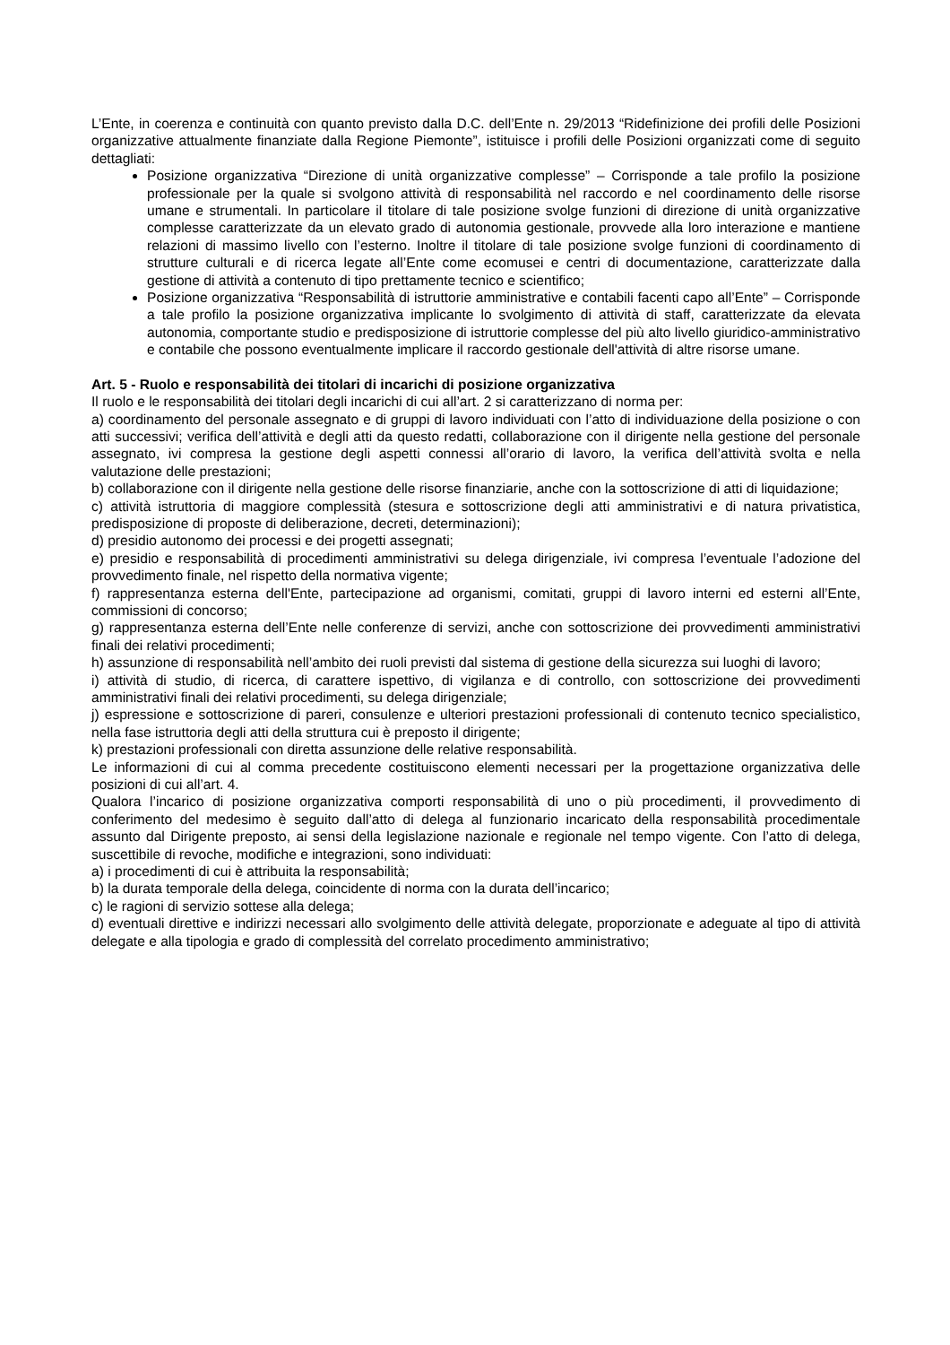L’Ente, in coerenza e continuità con quanto previsto dalla D.C. dell’Ente n. 29/2013 “Ridefinizione dei profili delle Posizioni organizzative attualmente finanziate dalla Regione Piemonte”, istituisce i profili delle Posizioni organizzati come di seguito dettagliati:
Posizione organizzativa “Direzione di unità organizzative complesse” – Corrisponde a tale profilo la posizione professionale per la quale si svolgono attività di responsabilità nel raccordo e nel coordinamento delle risorse umane e strumentali. In particolare il titolare di tale posizione svolge funzioni di direzione di unità organizzative complesse caratterizzate da un elevato grado di autonomia gestionale, provvede alla loro interazione e mantiene relazioni di massimo livello con l’esterno. Inoltre il titolare di tale posizione svolge funzioni di coordinamento di strutture culturali e di ricerca legate all’Ente come ecomusei e centri di documentazione, caratterizzate dalla gestione di attività a contenuto di tipo prettamente tecnico e scientifico;
Posizione organizzativa “Responsabilità di istruttorie amministrative e contabili facenti capo all’Ente” – Corrisponde a tale profilo la posizione organizzativa implicante lo svolgimento di attività di staff, caratterizzate da elevata autonomia, comportante studio e predisposizione di istruttorie complesse del più alto livello giuridico-amministrativo e contabile che possono eventualmente implicare il raccordo gestionale dell'attività di altre risorse umane.
Art. 5 - Ruolo e responsabilità dei titolari di incarichi di posizione organizzativa
Il ruolo e le responsabilità dei titolari degli incarichi di cui all’art. 2 si caratterizzano di norma per:
a) coordinamento del personale assegnato e di gruppi di lavoro individuati con l’atto di individuazione della posizione o con atti successivi; verifica dell’attività e degli atti da questo redatti, collaborazione con il dirigente nella gestione del personale assegnato, ivi compresa la gestione degli aspetti connessi all’orario di lavoro, la verifica dell’attività svolta e nella valutazione delle prestazioni;
b) collaborazione con il dirigente nella gestione delle risorse finanziarie, anche con la sottoscrizione di atti di liquidazione;
c) attività istruttoria di maggiore complessità (stesura e sottoscrizione degli atti amministrativi e di natura privatistica, predisposizione di proposte di deliberazione, decreti, determinazioni);
d) presidio autonomo dei processi e dei progetti assegnati;
e) presidio e responsabilità di procedimenti amministrativi su delega dirigenziale, ivi compresa l’eventuale l’adozione del provvedimento finale, nel rispetto della normativa vigente;
f) rappresentanza esterna dell'Ente, partecipazione ad organismi, comitati, gruppi di lavoro interni ed esterni all’Ente, commissioni di concorso;
g) rappresentanza esterna dell’Ente nelle conferenze di servizi, anche con sottoscrizione dei provvedimenti amministrativi finali dei relativi procedimenti;
h) assunzione di responsabilità nell’ambito dei ruoli previsti dal sistema di gestione della sicurezza sui luoghi di lavoro;
i) attività di studio, di ricerca, di carattere ispettivo, di vigilanza e di controllo, con sottoscrizione dei provvedimenti amministrativi finali dei relativi procedimenti, su delega dirigenziale;
j) espressione e sottoscrizione di pareri, consulenze e ulteriori prestazioni professionali di contenuto tecnico specialistico, nella fase istruttoria degli atti della struttura cui è preposto il dirigente;
k) prestazioni professionali con diretta assunzione delle relative responsabilità.
Le informazioni di cui al comma precedente costituiscono elementi necessari per la progettazione organizzativa delle posizioni di cui all’art. 4.
Qualora l’incarico di posizione organizzativa comporti responsabilità di uno o più procedimenti, il provvedimento di conferimento del medesimo è seguito dall’atto di delega al funzionario incaricato della responsabilità procedimentale assunto dal Dirigente preposto, ai sensi della legislazione nazionale e regionale nel tempo vigente. Con l’atto di delega, suscettibile di revoche, modifiche e integrazioni, sono individuati:
a) i procedimenti di cui è attribuita la responsabilità;
b) la durata temporale della delega, coincidente di norma con la durata dell’incarico;
c) le ragioni di servizio sottese alla delega;
d) eventuali direttive e indirizzi necessari allo svolgimento delle attività delegate, proporzionate e adeguate al tipo di attività delegate e alla tipologia e grado di complessità del correlato procedimento amministrativo;